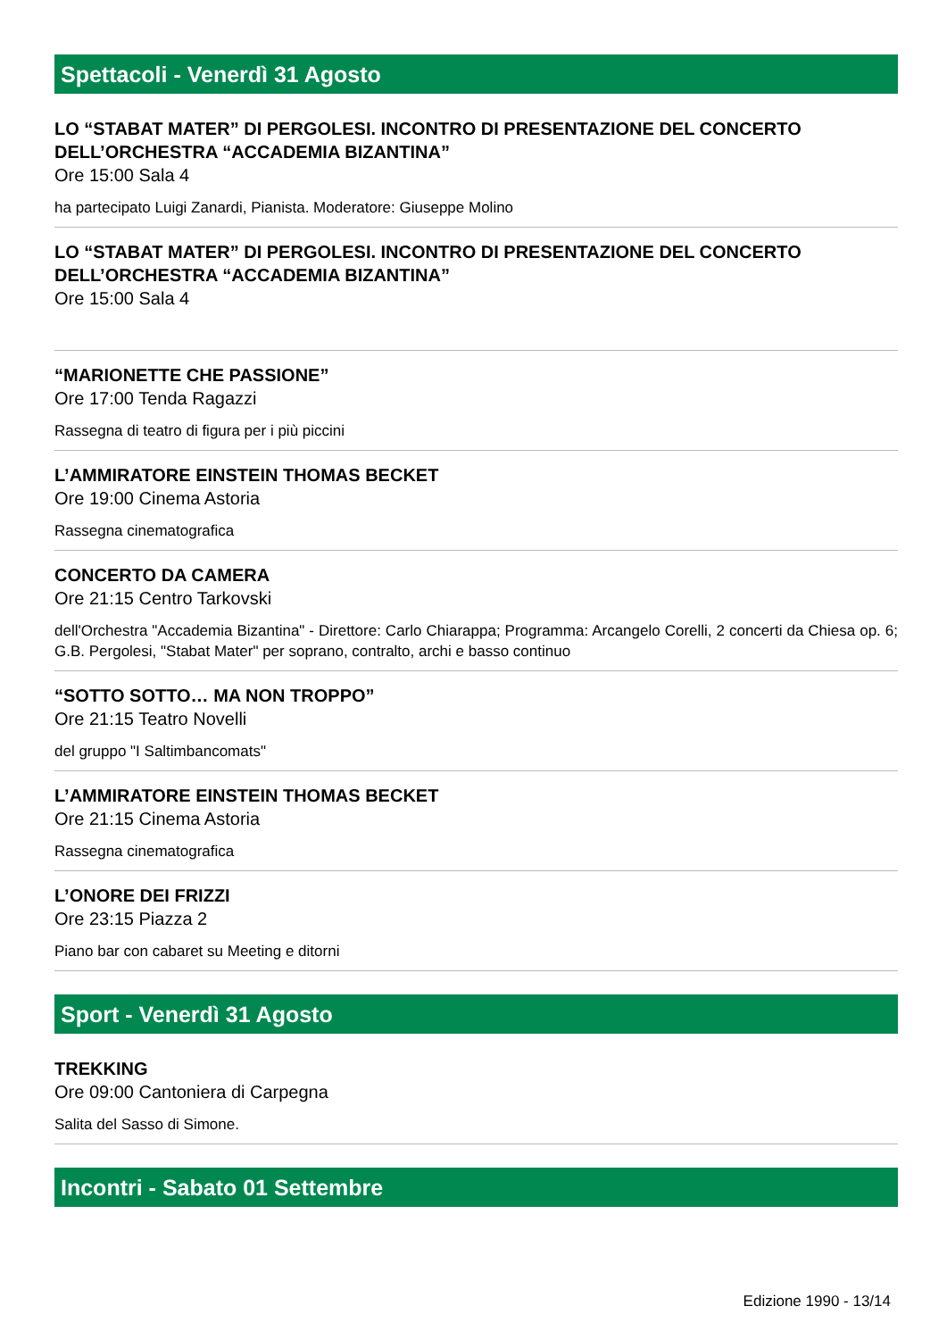Spettacoli - Venerdì 31 Agosto
LO “STABAT MATER” DI PERGOLESI. INCONTRO DI PRESENTAZIONE DEL CONCERTO DELL’ORCHESTRA “ACCADEMIA BIZANTINA”
Ore 15:00 Sala 4
ha partecipato Luigi Zanardi, Pianista. Moderatore: Giuseppe Molino
LO “STABAT MATER” DI PERGOLESI. INCONTRO DI PRESENTAZIONE DEL CONCERTO DELL’ORCHESTRA “ACCADEMIA BIZANTINA”
Ore 15:00 Sala 4
“MARIONETTE CHE PASSIONE”
Ore 17:00 Tenda Ragazzi
Rassegna di teatro di figura per i più piccini
L’AMMIRATORE EINSTEIN THOMAS BECKET
Ore 19:00 Cinema Astoria
Rassegna cinematografica
CONCERTO DA CAMERA
Ore 21:15 Centro Tarkovski
dell'Orchestra "Accademia Bizantina" - Direttore: Carlo Chiarappa; Programma: Arcangelo Corelli, 2 concerti da Chiesa op. 6; G.B. Pergolesi, "Stabat Mater" per soprano, contralto, archi e basso continuo
“SOTTO SOTTO… MA NON TROPPO”
Ore 21:15 Teatro Novelli
del gruppo "I Saltimbancomats"
L’AMMIRATORE EINSTEIN THOMAS BECKET
Ore 21:15 Cinema Astoria
Rassegna cinematografica
L’ONORE DEI FRIZZI
Ore 23:15 Piazza 2
Piano bar con cabaret su Meeting e ditorni
Sport - Venerdì 31 Agosto
TREKKING
Ore 09:00 Cantoniera di Carpegna
Salita del Sasso di Simone.
Incontri - Sabato 01 Settembre
Edizione 1990 - 13/14